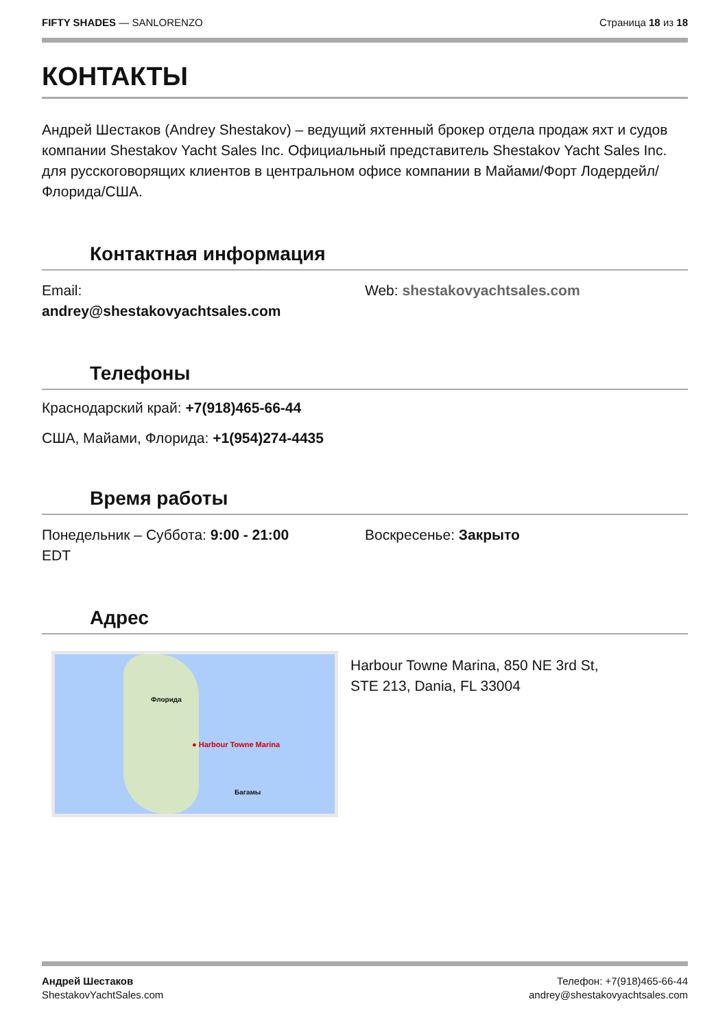FIFTY SHADES — SANLORENZO Страница 18 из 18
КОНТАКТЫ
Андрей Шестаков (Andrey Shestakov) – ведущий яхтенный брокер отдела продаж яхт и судов компании Shestakov Yacht Sales Inc. Официальный представитель Shestakov Yacht Sales Inc. для русскоговорящих клиентов в центральном офисе компании в Майами/Форт Лодердейл/Флорида/США.
Контактная информация
Email:
andrey@shestakovyachtsales.com
Web: shestakovyachtsales.com
Телефоны
Краснодарский край: +7(918)465-66-44
США, Майами, Флорида: +1(954)274-4435
Время работы
Понедельник – Суббота: 9:00 - 21:00
EDT
Воскресенье: Закрыто
Адрес
● Harbour Towne Marina
Флорида
Багамы
Harbour Towne Marina, 850 NE 3rd St,
STE 213, Dania, FL 33004
Андрей Шестаков
ShestakovYachtSales.com
Телефон: +7(918)465-66-44
andrey@shestakovyachtsales.com